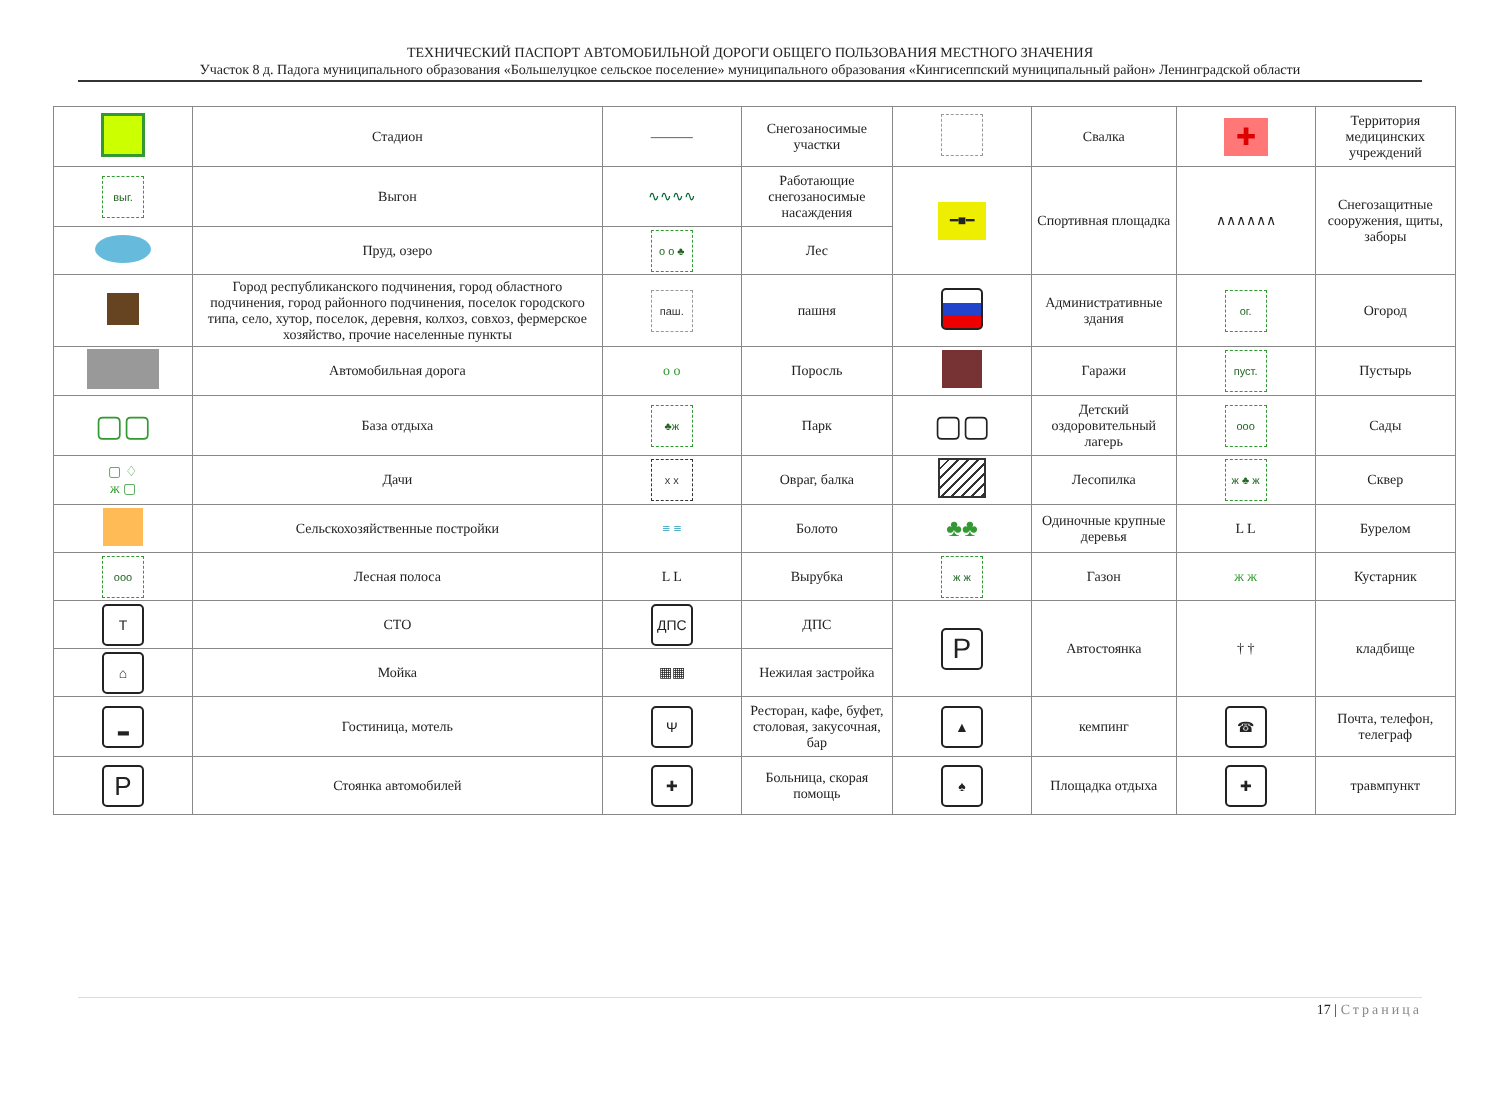ТЕХНИЧЕСКИЙ ПАСПОРТ АВТОМОБИЛЬНОЙ ДОРОГИ ОБЩЕГО ПОЛЬЗОВАНИЯ МЕСТНОГО ЗНАЧЕНИЯ
Участок 8 д. Падога муниципального образования «Большелуцкое сельское поселение» муниципального образования «Кингисеппский муниципальный район» Ленинградской области
| | Стадион | ——— | Снегозаносимые участки | | Свалка | ✚ | Территория медицинских учреждений |
| выг. | Выгон | ∿∿∿∿ | Работающие снегозаносимые насаждения | ━■━ | Спортивная площадка | ∧∧∧∧∧∧ | Снегозащитные сооружения, щиты, заборы |
| | Пруд, озеро | о о ♣ | Лес | | | | |
| | Город республиканского подчинения, город областного подчинения, город районного подчинения, поселок городского типа, село, хутор, поселок, деревня, колхоз, совхоз, фермерское хозяйство, прочие населенные пункты | паш. | пашня | | Административные здания | ог. | Огород |
| | Автомобильная дорога | о о | Поросль | | Гаражи | пуст. | Пустырь |
| ▢▢ | База отдыха | ♣ж | Парк | ▢▢ | Детский оздоровительный лагерь | ооо | Сады |
| ▢ ♢ ж ▢ | Дачи | x x | Овраг, балка | | Лесопилка | ж ♣ ж | Сквер |
| | Сельскохозяйственные постройки | ≡ ≡ | Болото | ♣♣ | Одиночные крупные деревья | L L | Бурелом |
| ооо | Лесная полоса | L L | Вырубка | ж ж | Газон | ж ж | Кустарник |
| T | СТО | ДПС | ДПС | P | Автостоянка | † † | кладбище |
| ⌂ | Мойка | ▦▦ | Нежилая застройка | | | | |
| ▂ | Гостиница, мотель | Ψ | Ресторан, кафе, буфет, столовая, закусочная, бар | ▲ | кемпинг | ☎ | Почта, телефон, телеграф |
| P | Стоянка автомобилей | ✚ | Больница, скорая помощь | ♠ | Площадка отдыха | ✚ | травмпункт |
17 | Страница